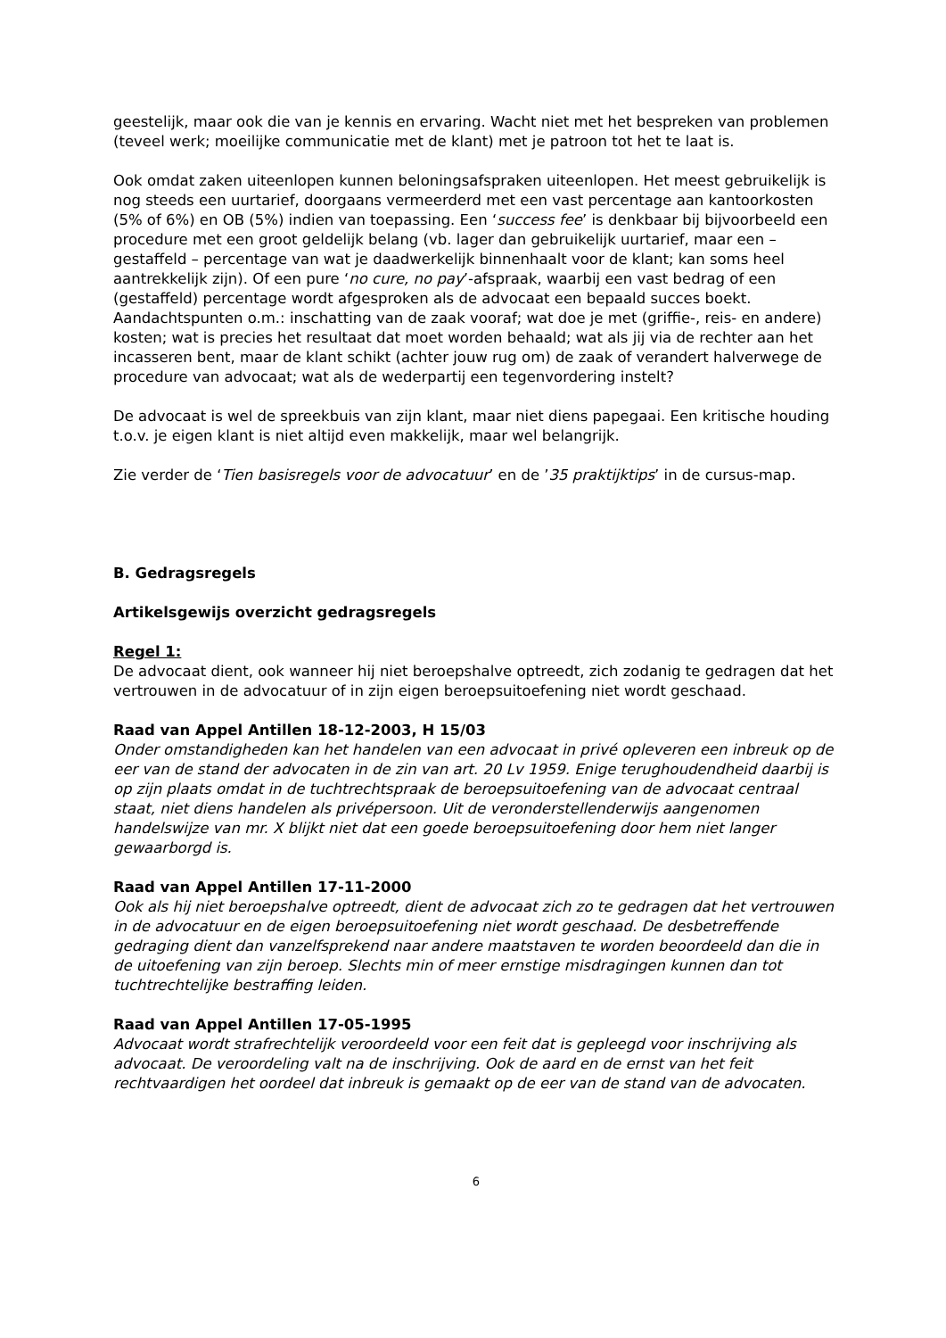geestelijk, maar ook die van je kennis en ervaring. Wacht niet met het bespreken van problemen (teveel werk; moeilijke communicatie met de klant) met je patroon tot het te laat is.
Ook omdat zaken uiteenlopen kunnen beloningsafspraken uiteenlopen. Het meest gebruikelijk is nog steeds een uurtarief, doorgaans vermeerderd met een vast percentage aan kantoorkosten (5% of 6%) en OB (5%) indien van toepassing. Een ‘success fee’ is denkbaar bij bijvoorbeeld een procedure met een groot geldelijk belang (vb. lager dan gebruikelijk uurtarief, maar een – gestaffeld – percentage van wat je daadwerkelijk binnenhaalt voor de klant; kan soms heel aantrekkelijk zijn). Of een pure ‘no cure, no pay’-afspraak, waarbij een vast bedrag of een (gestaffeld) percentage wordt afgesproken als de advocaat een bepaald succes boekt. Aandachtspunten o.m.: inschatting van de zaak vooraf; wat doe je met (griffie-, reis- en andere) kosten; wat is precies het resultaat dat moet worden behaald; wat als jij via de rechter aan het incasseren bent, maar de klant schikt (achter jouw rug om) de zaak of verandert halverwege de procedure van advocaat; wat als de wederpartij een tegenvordering instelt?
De advocaat is wel de spreekbuis van zijn klant, maar niet diens papegaai. Een kritische houding t.o.v. je eigen klant is niet altijd even makkelijk, maar wel belangrijk.
Zie verder de ‘Tien basisregels voor de advocatuur’ en de ’35 praktijktips’ in de cursus-map.
B. Gedragsregels
Artikelsgewijs overzicht gedragsregels
Regel 1:
De advocaat dient, ook wanneer hij niet beroepshalve optreedt, zich zodanig te gedragen dat het vertrouwen in de advocatuur of in zijn eigen beroepsuitoefening niet wordt geschaad.
Raad van Appel Antillen 18-12-2003, H 15/03
Onder omstandigheden kan het handelen van een advocaat in privé opleveren een inbreuk op de eer van de stand der advocaten in de zin van art. 20 Lv 1959. Enige terughoudendheid daarbij is op zijn plaats omdat in de tuchtrechtspraak de beroepsuitoefening van de advocaat centraal staat, niet diens handelen als privépersoon. Uit de veronderstellenderwijs aangenomen handelswijze van mr. X blijkt niet dat een goede beroepsuitoefening door hem niet langer gewaarborgd is.
Raad van Appel Antillen 17-11-2000
Ook als hij niet beroepshalve optreedt, dient de advocaat zich zo te gedragen dat het vertrouwen in de advocatuur en de eigen beroepsuitoefening niet wordt geschaad. De desbetreffende gedraging dient dan vanzelfsprekend naar andere maatstaven te worden beoordeeld dan die in de uitoefening van zijn beroep. Slechts min of meer ernstige misdragingen kunnen dan tot tuchtrechtelijke bestraffing leiden.
Raad van Appel Antillen 17-05-1995
Advocaat wordt strafrechtelijk veroordeeld voor een feit dat is gepleegd voor inschrijving als advocaat. De veroordeling valt na de inschrijving. Ook de aard en de ernst van het feit rechtvaardigen het oordeel dat inbreuk is gemaakt op de eer van de stand van de advocaten.
6